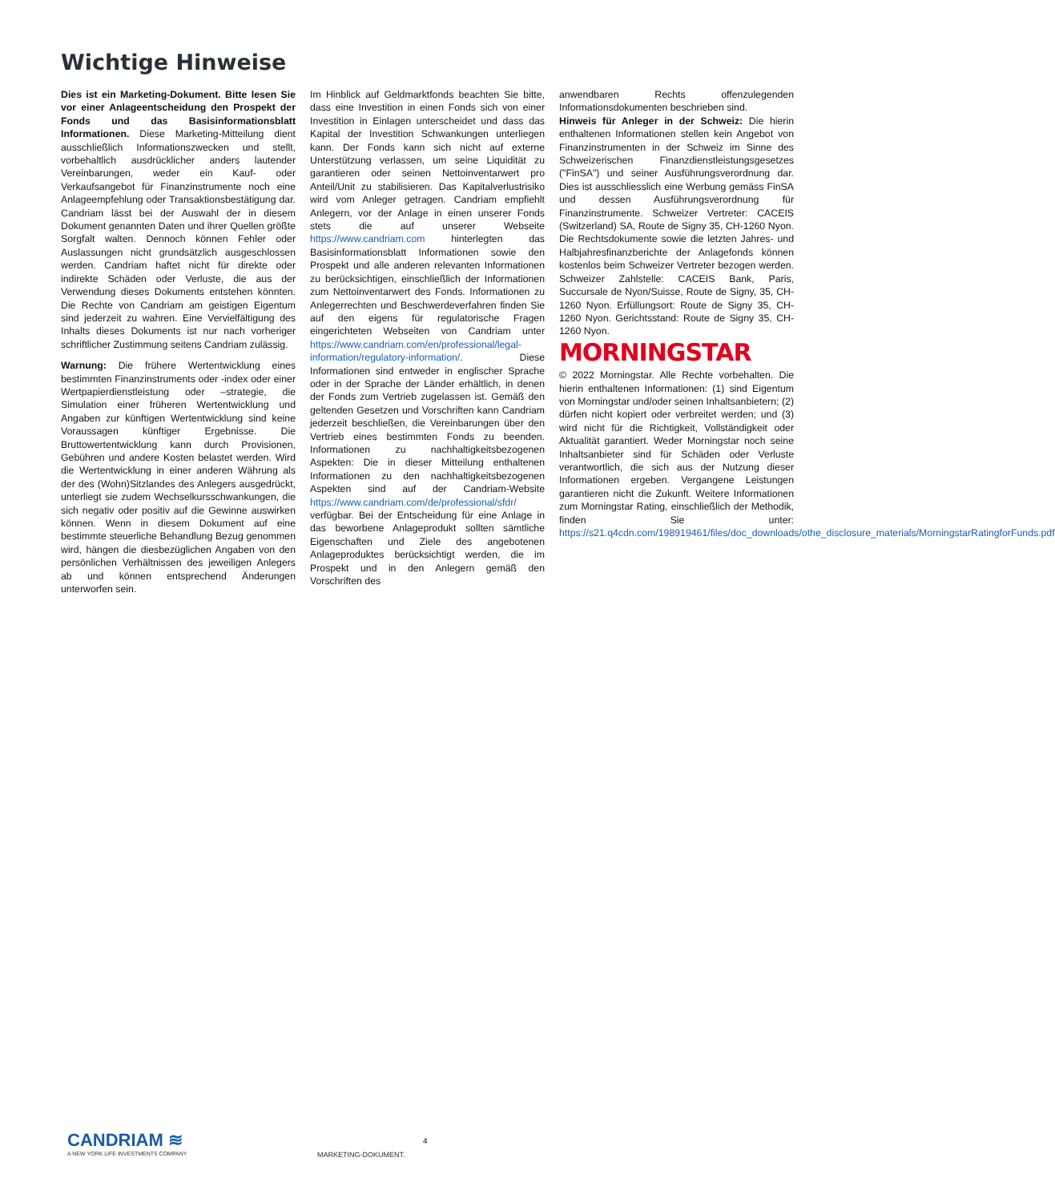Wichtige Hinweise
Dies ist ein Marketing-Dokument. Bitte lesen Sie vor einer Anlageentscheidung den Prospekt der Fonds und das Basisinformationsblatt Informationen. Diese Marketing-Mitteilung dient ausschließlich Informationszwecken und stellt, vorbehaltlich ausdrücklicher anders lautender Vereinbarungen, weder ein Kauf- oder Verkaufsangebot für Finanzinstrumente noch eine Anlageempfehlung oder Transaktionsbestätigung dar. Candriam lässt bei der Auswahl der in diesem Dokument genannten Daten und ihrer Quellen größte Sorgfalt walten. Dennoch können Fehler oder Auslassungen nicht grundsätzlich ausgeschlossen werden. Candriam haftet nicht für direkte oder indirekte Schäden oder Verluste, die aus der Verwendung dieses Dokuments entstehen könnten. Die Rechte von Candriam am geistigen Eigentum sind jederzeit zu wahren. Eine Vervielfältigung des Inhalts dieses Dokuments ist nur nach vorheriger schriftlicher Zustimmung seitens Candriam zulässig.
Warnung: Die frühere Wertentwicklung eines bestimmten Finanzinstruments oder -index oder einer Wertpapierdienstleistung oder –strategie, die Simulation einer früheren Wertentwicklung und Angaben zur künftigen Wertentwicklung sind keine Voraussagen künftiger Ergebnisse. Die Bruttowertentwicklung kann durch Provisionen, Gebühren und andere Kosten belastet werden. Wird die Wertentwicklung in einer anderen Währung als der des (Wohn)Sitzlandes des Anlegers ausgedrückt, unterliegt sie zudem Wechselkursschwankungen, die sich negativ oder positiv auf die Gewinne auswirken können. Wenn in diesem Dokument auf eine bestimmte steuerliche Behandlung Bezug genommen wird, hängen die diesbezüglichen Angaben von den persönlichen Verhältnissen des jeweiligen Anlegers ab und können entsprechend Änderungen unterworfen sein.
Im Hinblick auf Geldmarktfonds beachten Sie bitte, dass eine Investition in einen Fonds sich von einer Investition in Einlagen unterscheidet und dass das Kapital der Investition Schwankungen unterliegen kann. Der Fonds kann sich nicht auf externe Unterstützung verlassen, um seine Liquidität zu garantieren oder seinen Nettoinventarwert pro Anteil/Unit zu stabilisieren. Das Kapitalverlustrisiko wird vom Anleger getragen. Candriam empfiehlt Anlegern, vor der Anlage in einen unserer Fonds stets die auf unserer Webseite https://www.candriam.com hinterlegten das Basisinformationsblatt Informationen sowie den Prospekt und alle anderen relevanten Informationen zu berücksichtigen, einschließlich der Informationen zum Nettoinventarwert des Fonds. Informationen zu Anlegerrechten und Beschwerdeverfahren finden Sie auf den eigens für regulatorische Fragen eingerichteten Webseiten von Candriam unter https://www.candriam.com/en/professional/legal-information/regulatory-information/. Diese Informationen sind entweder in englischer Sprache oder in der Sprache der Länder erhältlich, in denen der Fonds zum Vertrieb zugelassen ist. Gemäß den geltenden Gesetzen und Vorschriften kann Candriam jederzeit beschließen, die Vereinbarungen über den Vertrieb eines bestimmten Fonds zu beenden. Informationen zu nachhaltigkeitsbezogenen Aspekten: Die in dieser Mitteilung enthaltenen Informationen zu den nachhaltigkeitsbezogenen Aspekten sind auf der Candriam-Website https://www.candriam.com/de/professional/sfdr/ verfügbar. Bei der Entscheidung für eine Anlage in das beworbene Anlageprodukt sollten sämtliche Eigenschaften und Ziele des angebotenen Anlageproduktes berücksichtigt werden, die im Prospekt und in den Anlegern gemäß den Vorschriften des
anwendbaren Rechts offenzulegenden Informationsdokumenten beschrieben sind.
Hinweis für Anleger in der Schweiz: Die hierin enthaltenen Informationen stellen kein Angebot von Finanzinstrumenten in der Schweiz im Sinne des Schweizerischen Finanzdienstleistungsgesetzes ("FinSA") und seiner Ausführungsverordnung dar. Dies ist ausschliesslich eine Werbung gemäss FinSA und dessen Ausführungsverordnung für Finanzinstrumente. Schweizer Vertreter: CACEIS (Switzerland) SA, Route de Signy 35, CH-1260 Nyon. Die Rechtsdokumente sowie die letzten Jahres- und Halbjahresfinanzberichte der Anlagefonds können kostenlos beim Schweizer Vertreter bezogen werden. Schweizer Zahlstelle: CACEIS Bank, Paris, Succursale de Nyon/Suisse, Route de Signy, 35, CH-1260 Nyon. Erfüllungsort: Route de Signy 35, CH-1260 Nyon. Gerichtsstand: Route de Signy 35, CH-1260 Nyon.
MORNINGSTAR
© 2022 Morningstar. Alle Rechte vorbehalten. Die hierin enthaltenen Informationen: (1) sind Eigentum von Morningstar und/oder seinen Inhaltsanbietern; (2) dürfen nicht kopiert oder verbreitet werden; und (3) wird nicht für die Richtigkeit, Vollständigkeit oder Aktualität garantiert. Weder Morningstar noch seine Inhaltsanbieter sind für Schäden oder Verluste verantwortlich, die sich aus der Nutzung dieser Informationen ergeben. Vergangene Leistungen garantieren nicht die Zukunft. Weitere Informationen zum Morningstar Rating, einschließlich der Methodik, finden Sie unter: https://s21.q4cdn.com/198919461/files/doc_downloads/othe_disclosure_materials/MorningstarRatingforFunds.pdf
CANDRIAM ≋
A NEW YORK LIFE INVESTMENTS COMPANY
4
MARKETING-DOKUMENT.